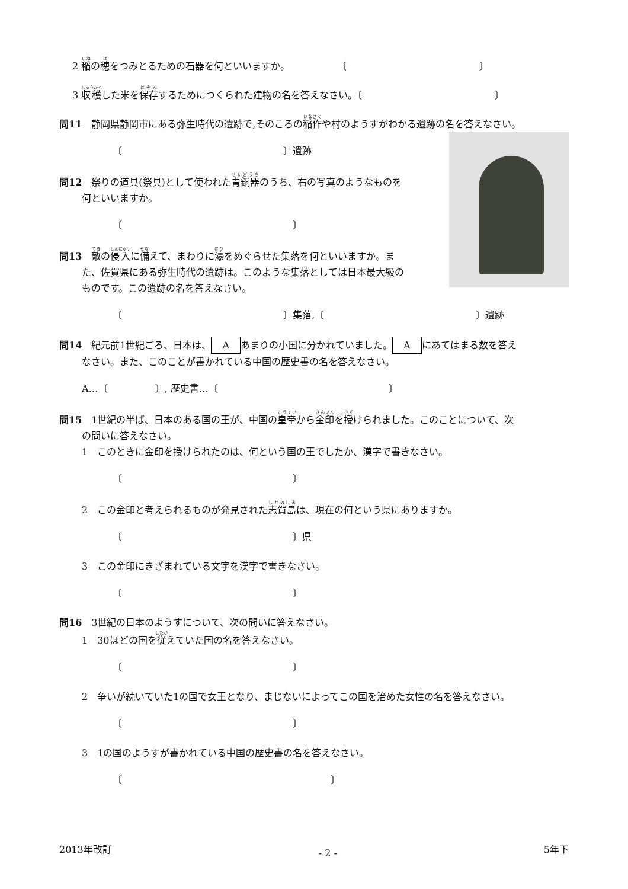2 稲の穂をつみとるための石器を何といいますか。　　　　　　〔　　　　　　　　　　　　　　〕
3 収穫した米を保存するためにつくられた建物の名を答えなさい。〔　　　　　　　　　　　　　　〕
問11　静岡県静岡市にある弥生時代の遺跡で,そのころの稲作や村のようすがわかる遺跡の名を答えなさい。
〔　　　　　　　　　　　　　　　　　〕遺跡
問12　祭りの道具(祭具)として使われた青銅器のうち、右の写真のようなものを
何といいますか。
〔　　　　　　　　　　　　　　　　　　〕
問13　敵の侵入に備えて、まわりに濠をめぐらせた集落を何といいますか。ま
た、佐賀県にある弥生時代の遺跡は。このような集落としては日本最大級の
ものです。この遺跡の名を答えなさい。
〔　　　　　　　　　　　　　　　　　〕集落,〔　　　　　　　　　　　　　　　　〕遺跡
問14　紀元前1世紀ごろ、日本は、 A あまりの小国に分かれていました。 A にあてはまる数を答え
なさい。また、このことが書かれている中国の歴史書の名を答えなさい。
A…〔　　　　　〕, 歴史書…〔　　　　　　　　　　　　　　　　　　〕
問15　1世紀の半ば、日本のある国の王が、中国の皇帝から金印を授けられました。このことについて、次
の問いに答えなさい。
1　このときに金印を授けられたのは、何という国の王でしたか、漢字で書きなさい。
〔　　　　　　　　　　　　　　　　　　〕
2　この金印と考えられるものが発見された志賀島は、現在の何という県にありますか。
〔　　　　　　　　　　　　　　　　　　〕県
3　この金印にきざまれている文字を漢字で書きなさい。
〔　　　　　　　　　　　　　　　　　　〕
問16　3世紀の日本のようすについて、次の問いに答えなさい。
1　30ほどの国を従えていた国の名を答えなさい。
〔　　　　　　　　　　　　　　　　　　〕
2　争いが続いていた1の国で女王となり、まじないによってこの国を治めた女性の名を答えなさい。
〔　　　　　　　　　　　　　　　　　　〕
3　1の国のようすが書かれている中国の歴史書の名を答えなさい。
〔　　　　　　　　　　　　　　　　　　　　　　〕
2013年改訂 - 2 - 5年下